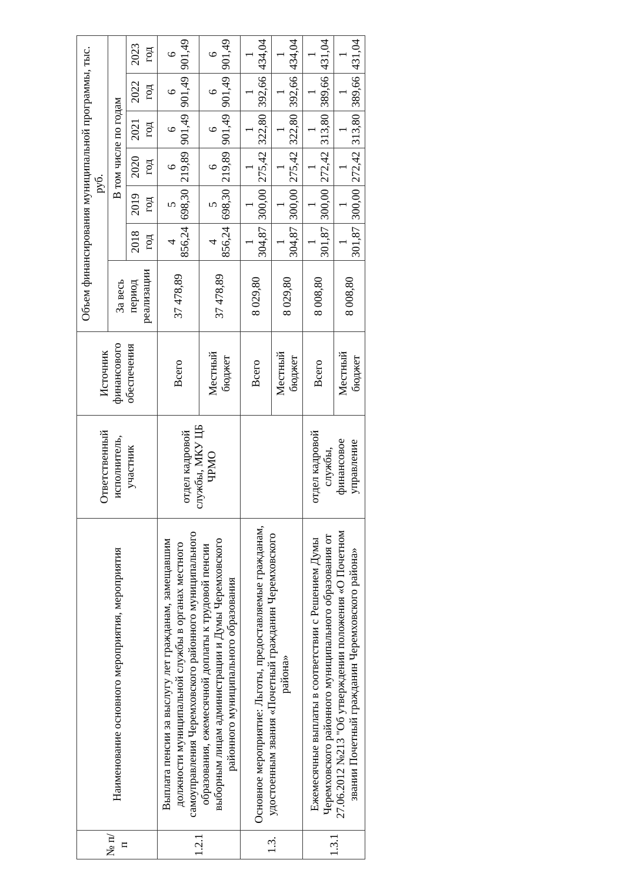| № п/п | Наименование основного мероприятия, мероприятия | Ответственный исполнитель, участник | Источник финансового обеспечения | Объем финансирования муниципальной программы, тыс. руб. | | | | | | |
| --- | --- | --- | --- | --- | --- | --- | --- | --- | --- | --- |
| | | | | За весь период реализации | В том числе по годам | | | | | |
| | | | | | 2018 год | 2019 год | 2020 год | 2021 год | 2022 год | 2023 год |
| 1.2.1 | Выплата пенсии за выслугу лет гражданам, замещавшим должности муниципальной службы в органах местного самоуправления Черемховского районного муниципального образования, ежемесячной доплаты к трудовой пенсии выборным лицам администрации и Думы Черемховского районного муниципального образования | отдел кадровой службы, МКУ ЦБ ЧРМО | Всего | 37 478,89 | 4 856,24 | 5 698,30 | 6 219,89 | 6 901,49 | 6 901,49 | 6 901,49 |
| | | | Местный бюджет | 37 478,89 | 4 856,24 | 5 698,30 | 6 219,89 | 6 901,49 | 6 901,49 | 6 901,49 |
| 1.3. | Основное мероприятие: Льготы, предоставляемые гражданам, удостоенным звания «Почетный гражданин Черемховского района» | | Всего | 8 029,80 | 1 304,87 | 1 300,00 | 1 275,42 | 1 322,80 | 1 392,66 | 1 434,04 |
| | | | Местный бюджет | 8 029,80 | 1 304,87 | 1 300,00 | 1 275,42 | 1 322,80 | 1 392,66 | 1 434,04 |
| 1.3.1 | Ежемесячные выплаты в соответствии с Решением Думы Черемховского районного муниципального образования от 27.06.2012 №213 "Об утверждении положения «О Почетном звании Почетный гражданин Черемховского района» | отдел кадровой службы, финансовое управление | Всего | 8 008,80 | 1 301,87 | 1 300,00 | 1 272,42 | 1 313,80 | 1 389,66 | 1 431,04 |
| | | | Местный бюджет | 8 008,80 | 1 301,87 | 1 300,00 | 1 272,42 | 1 313,80 | 1 389,66 | 1 431,04 |